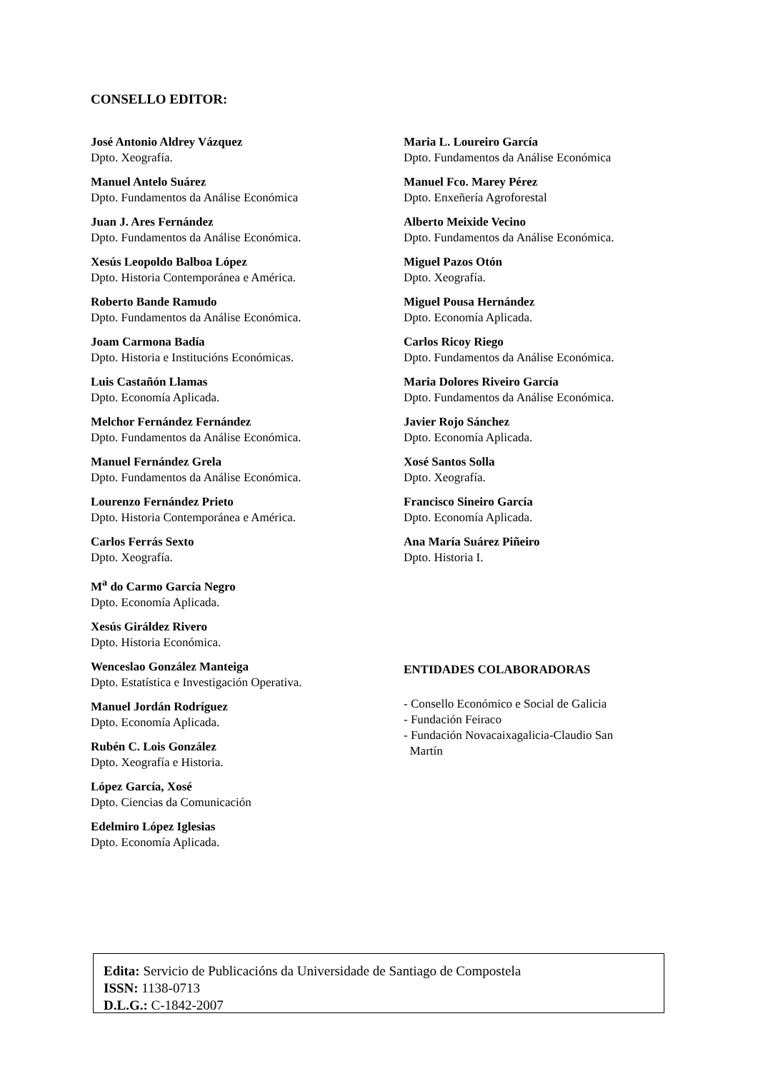CONSELLO EDITOR:
José Antonio Aldrey Vázquez
Dpto. Xeografía.
Manuel Antelo Suárez
Dpto. Fundamentos da Análise Económica
Juan J. Ares Fernández
Dpto. Fundamentos da Análise Económica.
Xesús Leopoldo Balboa López
Dpto. Historia Contemporánea e América.
Roberto Bande Ramudo
Dpto. Fundamentos da Análise Económica.
Joam Carmona Badía
Dpto. Historia e Institucións Económicas.
Luis Castañón Llamas
Dpto. Economía Aplicada.
Melchor Fernández Fernández
Dpto. Fundamentos da Análise Económica.
Manuel Fernández Grela
Dpto. Fundamentos da Análise Económica.
Lourenzo Fernández Prieto
Dpto. Historia Contemporánea e América.
Carlos Ferrás Sexto
Dpto. Xeografía.
M<sup>a</sup> do Carmo García Negro
Dpto. Economía Aplicada.
Xesús Giráldez Rivero
Dpto. Historia Económica.
Wenceslao González Manteiga
Dpto. Estatística e Investigación Operativa.
Manuel Jordán Rodríguez
Dpto. Economía Aplicada.
Rubén C. Lois González
Dpto. Xeografía e Historia.
López García, Xosé
Dpto. Ciencias da Comunicación
Edelmiro López Iglesias
Dpto. Economía Aplicada.
Maria L. Loureiro García
Dpto. Fundamentos da Análise Económica
Manuel Fco. Marey Pérez
Dpto. Enxeñería Agroforestal
Alberto Meixide Vecino
Dpto. Fundamentos da Análise Económica.
Miguel Pazos Otón
Dpto. Xeografía.
Miguel Pousa Hernández
Dpto. Economía Aplicada.
Carlos Ricoy Riego
Dpto. Fundamentos da Análise Económica.
Maria Dolores Riveiro García
Dpto. Fundamentos da Análise Económica.
Javier Rojo Sánchez
Dpto. Economía Aplicada.
Xosé Santos Solla
Dpto. Xeografía.
Francisco Sineiro García
Dpto. Economía Aplicada.
Ana María Suárez Piñeiro
Dpto. Historia I.
ENTIDADES COLABORADORAS
- Consello Económico e Social de Galicia
- Fundación Feiraco
- Fundación Novacaixagalicia-Claudio San
Martín
Edita: Servicio de Publicacións da Universidade de Santiago de Compostela
ISSN: 1138-0713
D.L.G.: C-1842-2007